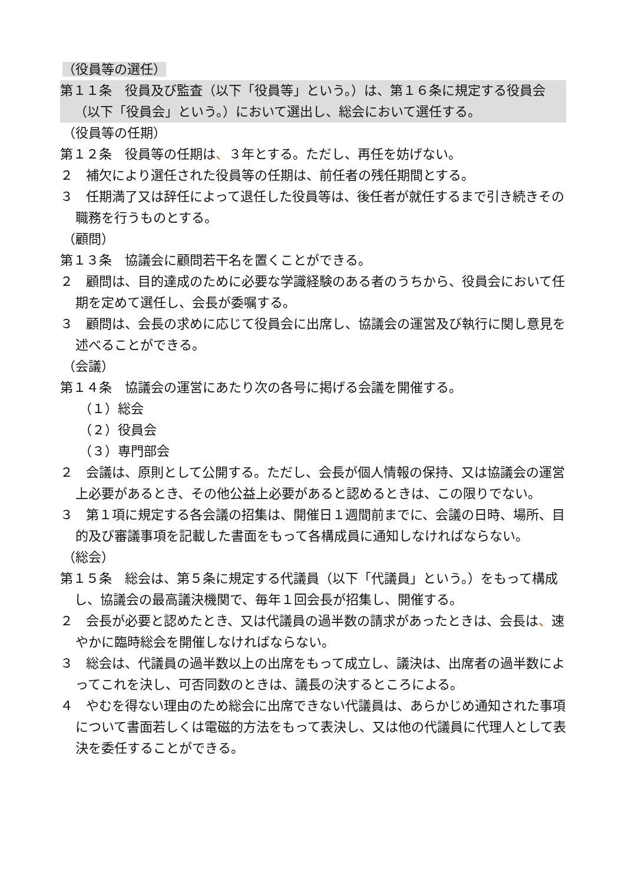（役員等の選任）
第１１条　役員及び監査（以下「役員等」という。）は、第１６条に規定する役員会（以下「役員会」という。）において選出し、総会において選任する。
（役員等の任期）
第１２条　役員等の任期は、３年とする。ただし、再任を妨げない。
２　補欠により選任された役員等の任期は、前任者の残任期間とする。
３　任期満了又は辞任によって退任した役員等は、後任者が就任するまで引き続きその職務を行うものとする。
（顧問）
第１３条　協議会に顧問若干名を置くことができる。
２　顧問は、目的達成のために必要な学識経験のある者のうちから、役員会において任期を定めて選任し、会長が委嘱する。
３　顧問は、会長の求めに応じて役員会に出席し、協議会の運営及び執行に関し意見を述べることができる。
（会議）
第１４条　協議会の運営にあたり次の各号に掲げる会議を開催する。
（１）総会
（２）役員会
（３）専門部会
２　会議は、原則として公開する。ただし、会長が個人情報の保持、又は協議会の運営上必要があるとき、その他公益上必要があると認めるときは、この限りでない。
３　第１項に規定する各会議の招集は、開催日１週間前までに、会議の日時、場所、目的及び審議事項を記載した書面をもって各構成員に通知しなければならない。
（総会）
第１５条　総会は、第５条に規定する代議員（以下「代議員」という。）をもって構成し、協議会の最高議決機関で、毎年１回会長が招集し、開催する。
２　会長が必要と認めたとき、又は代議員の過半数の請求があったときは、会長は、速やかに臨時総会を開催しなければならない。
３　総会は、代議員の過半数以上の出席をもって成立し、議決は、出席者の過半数によってこれを決し、可否同数のときは、議長の決するところによる。
４　やむを得ない理由のため総会に出席できない代議員は、あらかじめ通知された事項について書面若しくは電磁的方法をもって表決し、又は他の代議員に代理人として表決を委任することができる。